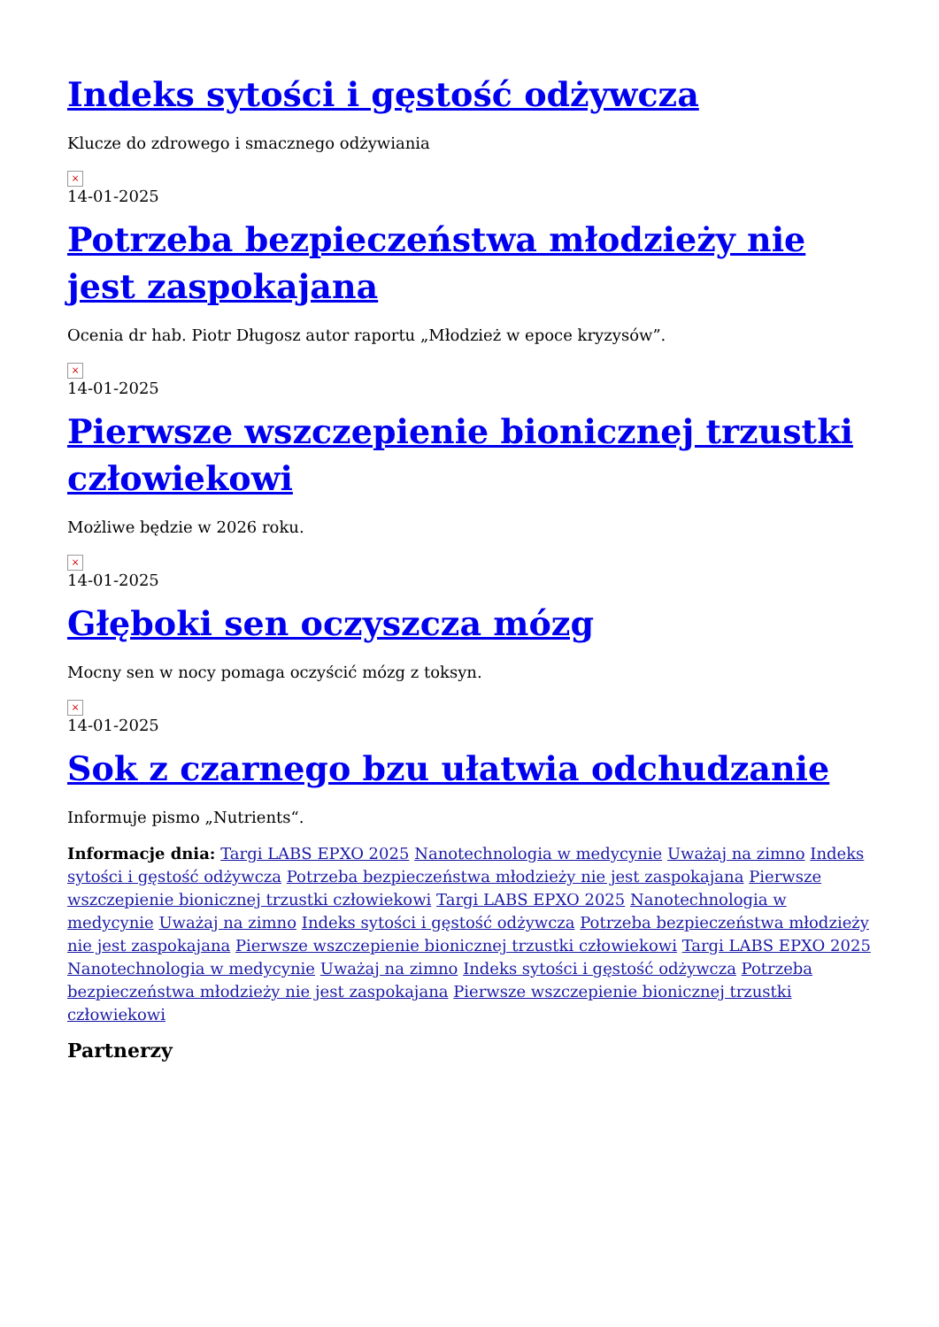Indeks sytości i gęstość odżywcza
Klucze do zdrowego i smacznego odżywiania
×
14-01-2025
Potrzeba bezpieczeństwa młodzieży nie jest zaspokajana
Ocenia dr hab. Piotr Długosz autor raportu „Młodzież w epoce kryzysów”.
×
14-01-2025
Pierwsze wszczepienie bionicznej trzustki człowiekowi
Możliwe będzie w 2026 roku.
×
14-01-2025
Głęboki sen oczyszcza mózg
Mocny sen w nocy pomaga oczyścić mózg z toksyn.
×
14-01-2025
Sok z czarnego bzu ułatwia odchudzanie
Informuje pismo „Nutrients“.
Informacje dnia: Targi LABS EPXO 2025 Nanotechnologia w medycynie Uważaj na zimno Indeks sytości i gęstość odżywcza Potrzeba bezpieczeństwa młodzieży nie jest zaspokajana Pierwsze wszczepienie bionicznej trzustki człowiekowi Targi LABS EPXO 2025 Nanotechnologia w medycynie Uważaj na zimno Indeks sytości i gęstość odżywcza Potrzeba bezpieczeństwa młodzieży nie jest zaspokajana Pierwsze wszczepienie bionicznej trzustki człowiekowi Targi LABS EPXO 2025 Nanotechnologia w medycynie Uważaj na zimno Indeks sytości i gęstość odżywcza Potrzeba bezpieczeństwa młodzieży nie jest zaspokajana Pierwsze wszczepienie bionicznej trzustki człowiekowi
Partnerzy